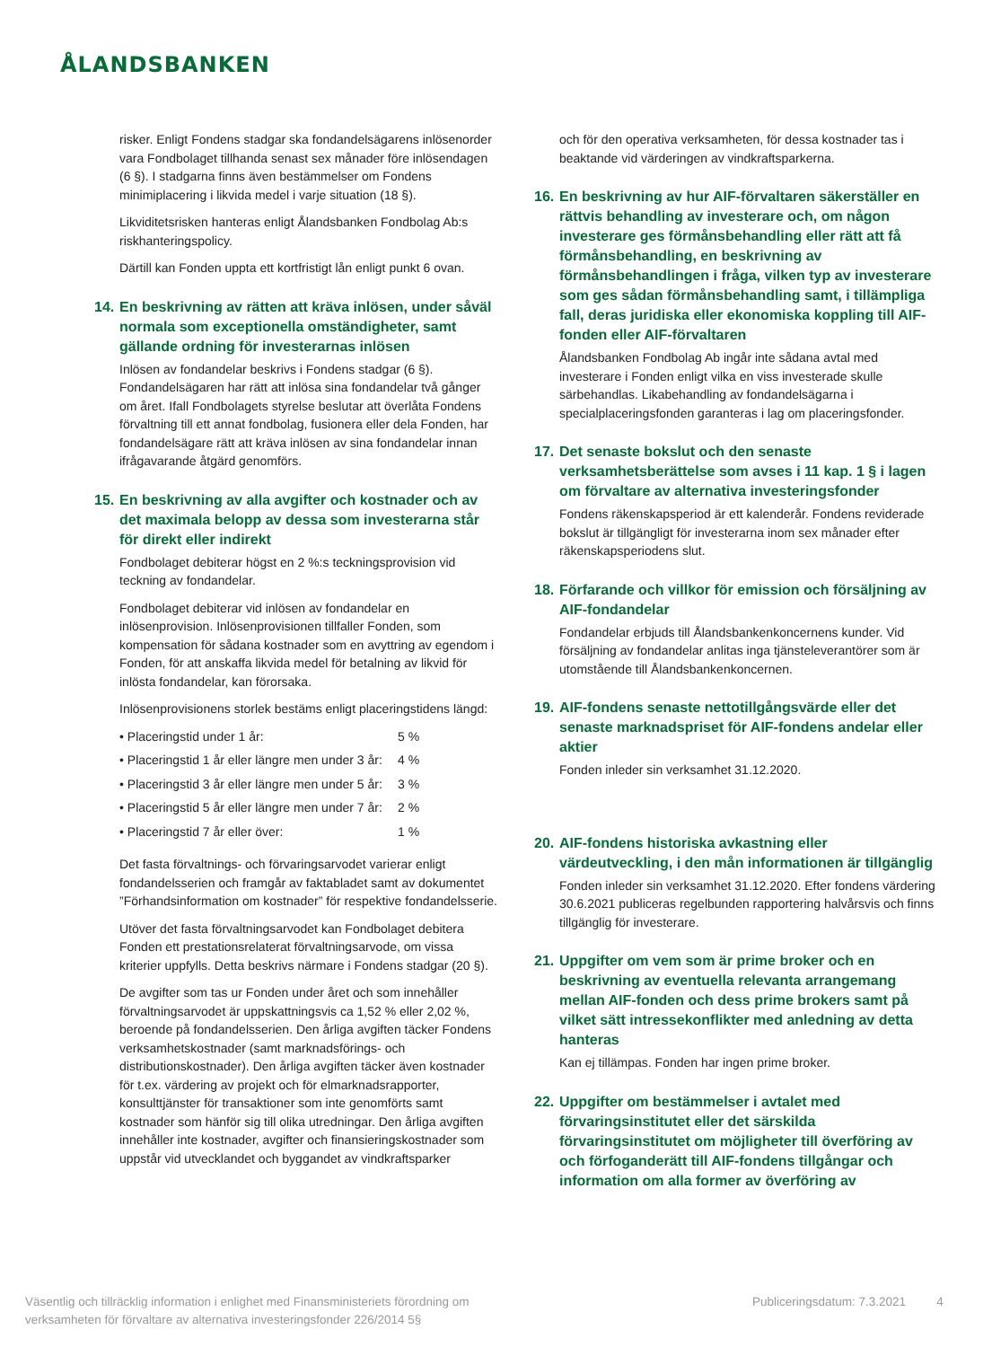ÅLANDSBANKEN
risker. Enligt Fondens stadgar ska fondandelsägarens inlösenorder vara Fondbolaget tillhanda senast sex månader före inlösendagen (6 §). I stadgarna finns även bestämmelser om Fondens minimiplacering i likvida medel i varje situation (18 §).
Likviditetsrisken hanteras enligt Ålandsbanken Fondbolag Ab:s riskhanteringspolicy.
Därtill kan Fonden uppta ett kortfristigt lån enligt punkt 6 ovan.
14. En beskrivning av rätten att kräva inlösen, under såväl normala som exceptionella omständigheter, samt gällande ordning för investerarnas inlösen
Inlösen av fondandelar beskrivs i Fondens stadgar (6 §). Fondandelsägaren har rätt att inlösa sina fondandelar två gånger om året. Ifall Fondbolagets styrelse beslutar att överlåta Fondens förvaltning till ett annat fondbolag, fusionera eller dela Fonden, har fondandelsägare rätt att kräva inlösen av sina fondandelar innan ifrågavarande åtgärd genomförs.
15. En beskrivning av alla avgifter och kostnader och av det maximala belopp av dessa som investerarna står för direkt eller indirekt
Fondbolaget debiterar högst en 2 %:s teckningsprovision vid teckning av fondandelar.
Fondbolaget debiterar vid inlösen av fondandelar en inlösenprovision. Inlösenprovisionen tillfaller Fonden, som kompensation för sådana kostnader som en avyttring av egendom i Fonden, för att anskaffa likvida medel för betalning av likvid för inlösta fondandelar, kan förorsaka.
Inlösenprovisionens storlek bestäms enligt placeringstidens längd:
• Placeringstid under 1 år: 5 %
• Placeringstid 1 år eller längre men under 3 år: 4 %
• Placeringstid 3 år eller längre men under 5 år: 3 %
• Placeringstid 5 år eller längre men under 7 år: 2 %
• Placeringstid 7 år eller över: 1 %
Det fasta förvaltnings- och förvaringsarvodet varierar enligt fondandelsserien och framgår av faktabladet samt av dokumentet ”Förhandsinformation om kostnader” för respektive fondandelsserie.
Utöver det fasta förvaltningsarvodet kan Fondbolaget debitera Fonden ett prestationsrelaterat förvaltningsarvode, om vissa kriterier uppfylls. Detta beskrivs närmare i Fondens stadgar (20 §).
De avgifter som tas ur Fonden under året och som innehåller förvaltningsarvodet är uppskattningsvis ca 1,52 % eller 2,02 %, beroende på fondandelsserien. Den årliga avgiften täcker Fondens verksamhetskostnader (samt marknadsförings- och distributionskostnader). Den årliga avgiften täcker även kostnader för t.ex. värdering av projekt och för elmarknadsrapporter, konsulttjänster för transaktioner som inte genomförts samt kostnader som hänför sig till olika utredningar. Den årliga avgiften innehåller inte kostnader, avgifter och finansieringskostnader som uppstår vid utvecklandet och byggandet av vindkraftsparker
och för den operativa verksamheten, för dessa kostnader tas i beaktande vid värderingen av vindkraftsparkerna.
16. En beskrivning av hur AIF-förvaltaren säkerställer en rättvis behandling av investerare och, om någon investerare ges förmånsbehandling eller rätt att få förmånsbehandling, en beskrivning av förmånsbehandlingen i fråga, vilken typ av investerare som ges sådan förmånsbehandling samt, i tillämpliga fall, deras juridiska eller ekonomiska koppling till AIF-fonden eller AIF-förvaltaren
Ålandsbanken Fondbolag Ab ingår inte sådana avtal med investerare i Fonden enligt vilka en viss investerade skulle särbehandlas. Likabehandling av fondandelsägarna i specialplaceringsfonden garanteras i lag om placeringsfonder.
17. Det senaste bokslut och den senaste verksamhetsberättelse som avses i 11 kap. 1 § i lagen om förvaltare av alternativa investeringsfonder
Fondens räkenskapsperiod är ett kalenderår. Fondens reviderade bokslut är tillgängligt för investerarna inom sex månader efter räkenskapsperiodens slut.
18. Förfarande och villkor för emission och försäljning av AIF-fondandelar
Fondandelar erbjuds till Ålandsbankenkoncernens kunder. Vid försäljning av fondandelar anlitas inga tjänsteleverantörer som är utomstående till Ålandsbankenkoncernen.
19. AIF-fondens senaste nettotillgångsvärde eller det senaste marknadspriset för AIF-fondens andelar eller aktier
Fonden inleder sin verksamhet 31.12.2020.
20. AIF-fondens historiska avkastning eller värdeutveckling, i den mån informationen är tillgänglig
Fonden inleder sin verksamhet 31.12.2020. Efter fondens värdering 30.6.2021 publiceras regelbunden rapportering halvårsvis och finns tillgänglig för investerare.
21. Uppgifter om vem som är prime broker och en beskrivning av eventuella relevanta arrangemang mellan AIF-fonden och dess prime brokers samt på vilket sätt intressekonflikter med anledning av detta hanteras
Kan ej tillämpas. Fonden har ingen prime broker.
22. Uppgifter om bestämmelser i avtalet med förvaringsinstitutet eller det särskilda förvaringsinstitutet om möjligheter till överföring av och förfoganderätt till AIF-fondens tillgångar och information om alla former av överföring av
Väsentlig och tillräcklig information i enlighet med Finansministeriets förordning om verksamheten för förvaltare av alternativa investeringsfonder 226/2014 5§
Publiceringsdatum: 7.3.2021 4